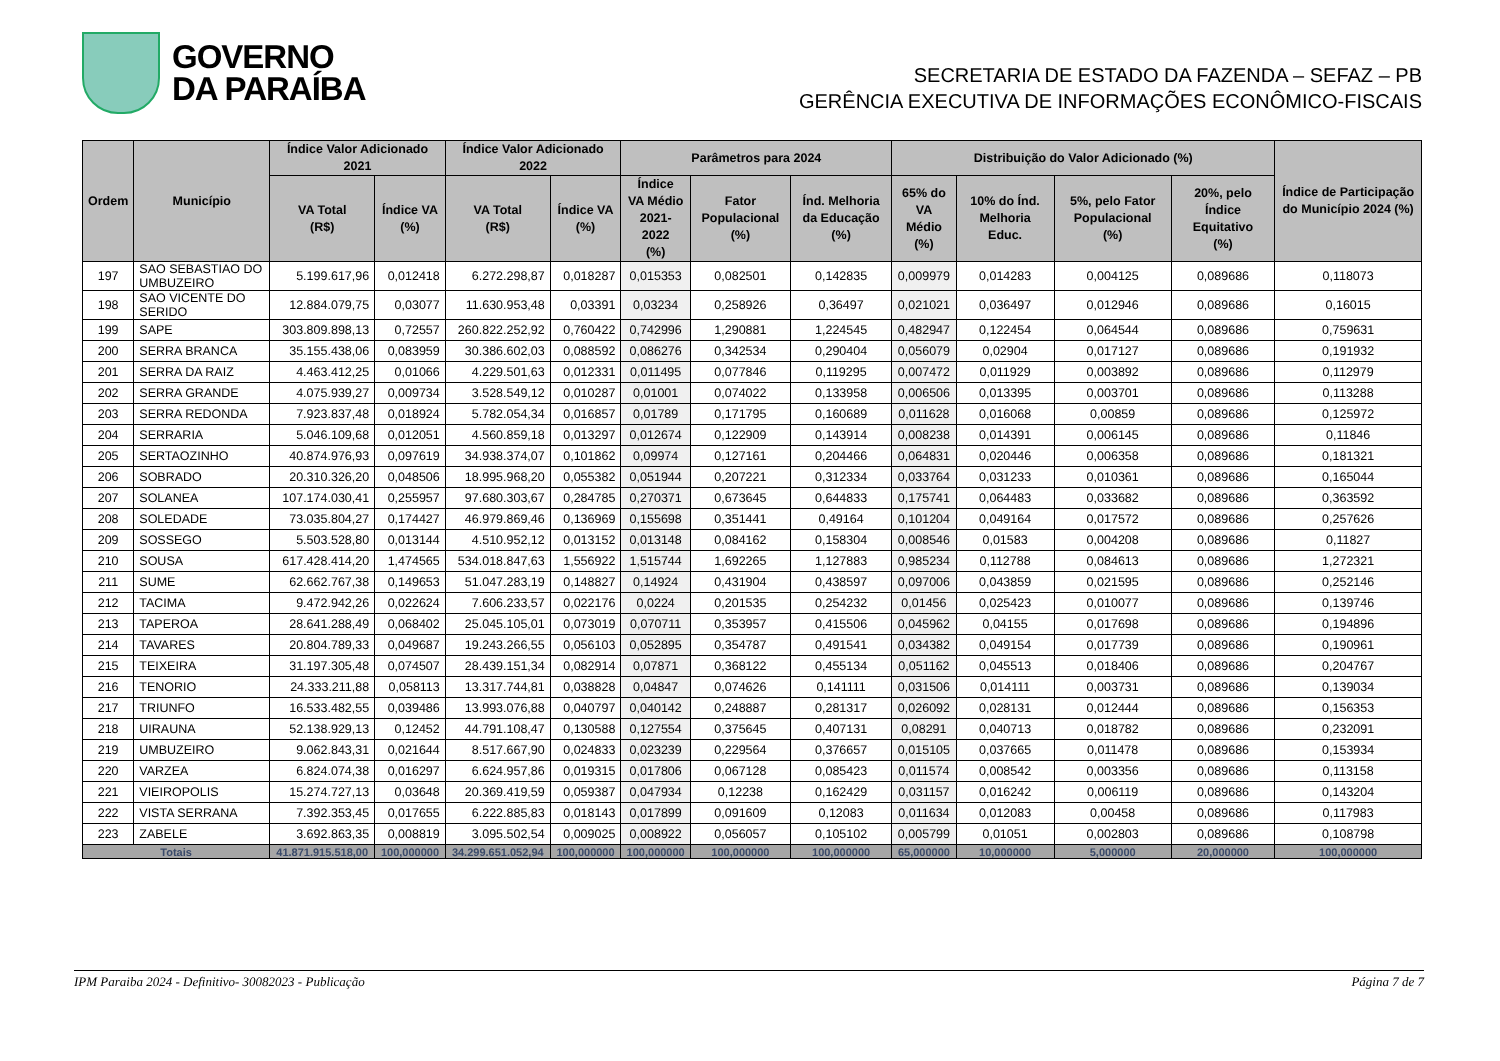GOVERNO
DA PARAÍBA
SECRETARIA DE ESTADO DA FAZENDA – SEFAZ – PB
GERÊNCIA EXECUTIVA DE INFORMAÇÕES ECONÔMICO-FISCAIS
| Ordem | Município | Índice Valor Adicionado 2021 | | Índice Valor Adicionado 2022 | | Parâmetros para 2024 | | | Distribuição do Valor Adicionado (%) | | | | Índice de Participação do Município 2024 (%) |
| --- | --- | --- | --- | --- | --- | --- | --- | --- | --- | --- | --- | --- | --- |
| | | VA Total (R$) | Índice VA (%) | VA Total (R$) | Índice VA (%) | Índice VA Médio 2021-2022 (%) | Fator Populacional (%) | Índ. Melhoria da Educação (%) | 65% do VA Médio (%) | 10% do Índ. Melhoria Educ. | 5%, pelo Fator Populacional (%) | 20%, pelo Índice Equitativo (%) | |
| 197 | SAO SEBASTIAO DO UMBUZEIRO | 5.199.617,96 | 0,012418 | 6.272.298,87 | 0,018287 | 0,015353 | 0,082501 | 0,142835 | 0,009979 | 0,014283 | 0,004125 | 0,089686 | 0,118073 |
| 198 | SAO VICENTE DO SERIDO | 12.884.079,75 | 0,03077 | 11.630.953,48 | 0,03391 | 0,03234 | 0,258926 | 0,36497 | 0,021021 | 0,036497 | 0,012946 | 0,089686 | 0,16015 |
| 199 | SAPE | 303.809.898,13 | 0,72557 | 260.822.252,92 | 0,760422 | 0,742996 | 1,290881 | 1,224545 | 0,482947 | 0,122454 | 0,064544 | 0,089686 | 0,759631 |
| 200 | SERRA BRANCA | 35.155.438,06 | 0,083959 | 30.386.602,03 | 0,088592 | 0,086276 | 0,342534 | 0,290404 | 0,056079 | 0,02904 | 0,017127 | 0,089686 | 0,191932 |
| 201 | SERRA DA RAIZ | 4.463.412,25 | 0,01066 | 4.229.501,63 | 0,012331 | 0,011495 | 0,077846 | 0,119295 | 0,007472 | 0,011929 | 0,003892 | 0,089686 | 0,112979 |
| 202 | SERRA GRANDE | 4.075.939,27 | 0,009734 | 3.528.549,12 | 0,010287 | 0,01001 | 0,074022 | 0,133958 | 0,006506 | 0,013395 | 0,003701 | 0,089686 | 0,113288 |
| 203 | SERRA REDONDA | 7.923.837,48 | 0,018924 | 5.782.054,34 | 0,016857 | 0,01789 | 0,171795 | 0,160689 | 0,011628 | 0,016068 | 0,00859 | 0,089686 | 0,125972 |
| 204 | SERRARIA | 5.046.109,68 | 0,012051 | 4.560.859,18 | 0,013297 | 0,012674 | 0,122909 | 0,143914 | 0,008238 | 0,014391 | 0,006145 | 0,089686 | 0,11846 |
| 205 | SERTAOZINHO | 40.874.976,93 | 0,097619 | 34.938.374,07 | 0,101862 | 0,09974 | 0,127161 | 0,204466 | 0,064831 | 0,020446 | 0,006358 | 0,089686 | 0,181321 |
| 206 | SOBRADO | 20.310.326,20 | 0,048506 | 18.995.968,20 | 0,055382 | 0,051944 | 0,207221 | 0,312334 | 0,033764 | 0,031233 | 0,010361 | 0,089686 | 0,165044 |
| 207 | SOLANEA | 107.174.030,41 | 0,255957 | 97.680.303,67 | 0,284785 | 0,270371 | 0,673645 | 0,644833 | 0,175741 | 0,064483 | 0,033682 | 0,089686 | 0,363592 |
| 208 | SOLEDADE | 73.035.804,27 | 0,174427 | 46.979.869,46 | 0,136969 | 0,155698 | 0,351441 | 0,49164 | 0,101204 | 0,049164 | 0,017572 | 0,089686 | 0,257626 |
| 209 | SOSSEGO | 5.503.528,80 | 0,013144 | 4.510.952,12 | 0,013152 | 0,013148 | 0,084162 | 0,158304 | 0,008546 | 0,01583 | 0,004208 | 0,089686 | 0,11827 |
| 210 | SOUSA | 617.428.414,20 | 1,474565 | 534.018.847,63 | 1,556922 | 1,515744 | 1,692265 | 1,127883 | 0,985234 | 0,112788 | 0,084613 | 0,089686 | 1,272321 |
| 211 | SUME | 62.662.767,38 | 0,149653 | 51.047.283,19 | 0,148827 | 0,14924 | 0,431904 | 0,438597 | 0,097006 | 0,043859 | 0,021595 | 0,089686 | 0,252146 |
| 212 | TACIMA | 9.472.942,26 | 0,022624 | 7.606.233,57 | 0,022176 | 0,0224 | 0,201535 | 0,254232 | 0,01456 | 0,025423 | 0,010077 | 0,089686 | 0,139746 |
| 213 | TAPEROA | 28.641.288,49 | 0,068402 | 25.045.105,01 | 0,073019 | 0,070711 | 0,353957 | 0,415506 | 0,045962 | 0,04155 | 0,017698 | 0,089686 | 0,194896 |
| 214 | TAVARES | 20.804.789,33 | 0,049687 | 19.243.266,55 | 0,056103 | 0,052895 | 0,354787 | 0,491541 | 0,034382 | 0,049154 | 0,017739 | 0,089686 | 0,190961 |
| 215 | TEIXEIRA | 31.197.305,48 | 0,074507 | 28.439.151,34 | 0,082914 | 0,07871 | 0,368122 | 0,455134 | 0,051162 | 0,045513 | 0,018406 | 0,089686 | 0,204767 |
| 216 | TENORIO | 24.333.211,88 | 0,058113 | 13.317.744,81 | 0,038828 | 0,04847 | 0,074626 | 0,141111 | 0,031506 | 0,014111 | 0,003731 | 0,089686 | 0,139034 |
| 217 | TRIUNFO | 16.533.482,55 | 0,039486 | 13.993.076,88 | 0,040797 | 0,040142 | 0,248887 | 0,281317 | 0,026092 | 0,028131 | 0,012444 | 0,089686 | 0,156353 |
| 218 | UIRAUNA | 52.138.929,13 | 0,12452 | 44.791.108,47 | 0,130588 | 0,127554 | 0,375645 | 0,407131 | 0,08291 | 0,040713 | 0,018782 | 0,089686 | 0,232091 |
| 219 | UMBUZEIRO | 9.062.843,31 | 0,021644 | 8.517.667,90 | 0,024833 | 0,023239 | 0,229564 | 0,376657 | 0,015105 | 0,037665 | 0,011478 | 0,089686 | 0,153934 |
| 220 | VARZEA | 6.824.074,38 | 0,016297 | 6.624.957,86 | 0,019315 | 0,017806 | 0,067128 | 0,085423 | 0,011574 | 0,008542 | 0,003356 | 0,089686 | 0,113158 |
| 221 | VIEIROPOLIS | 15.274.727,13 | 0,03648 | 20.369.419,59 | 0,059387 | 0,047934 | 0,12238 | 0,162429 | 0,031157 | 0,016242 | 0,006119 | 0,089686 | 0,143204 |
| 222 | VISTA SERRANA | 7.392.353,45 | 0,017655 | 6.222.885,83 | 0,018143 | 0,017899 | 0,091609 | 0,12083 | 0,011634 | 0,012083 | 0,00458 | 0,089686 | 0,117983 |
| 223 | ZABELE | 3.692.863,35 | 0,008819 | 3.095.502,54 | 0,009025 | 0,008922 | 0,056057 | 0,105102 | 0,005799 | 0,01051 | 0,002803 | 0,089686 | 0,108798 |
| Totais | | 41.871.915.518,00 | 100,000000 | 34.299.651.052,94 | 100,000000 | 100,000000 | 100,000000 | 100,000000 | 65,000000 | 10,000000 | 5,000000 | 20,000000 | 100,000000 |
IPM Paraiba 2024 - Definitivo- 30082023 - Publicação Página 7 de 7